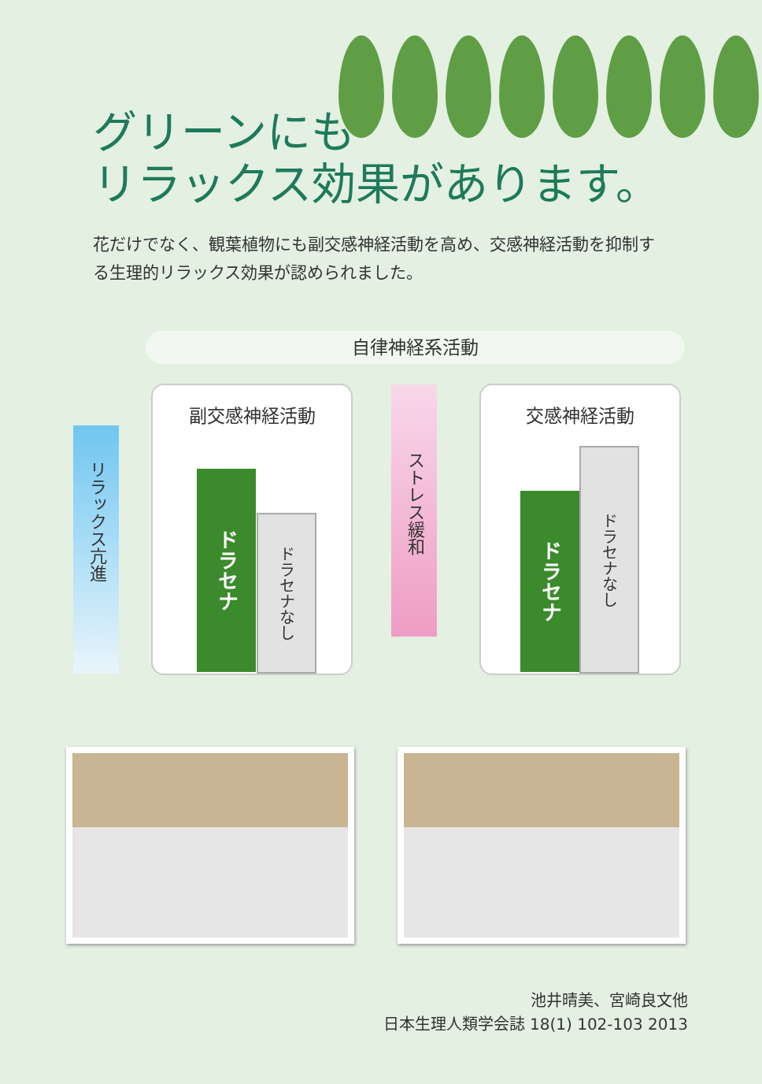グリーンにも
リラックス効果があります。
花だけでなく、観葉植物にも副交感神経活動を高め、交感神経活動を抑制する生理的リラックス効果が認められました。
自律神経系活動
リラックス亢進
副交感神経活動
ドラセナ
ドラセナなし
ストレス緩和
交感神経活動
ドラセナ
ドラセナなし
池井晴美、宮崎良文他
日本生理人類学会誌 18(1) 102-103 2013